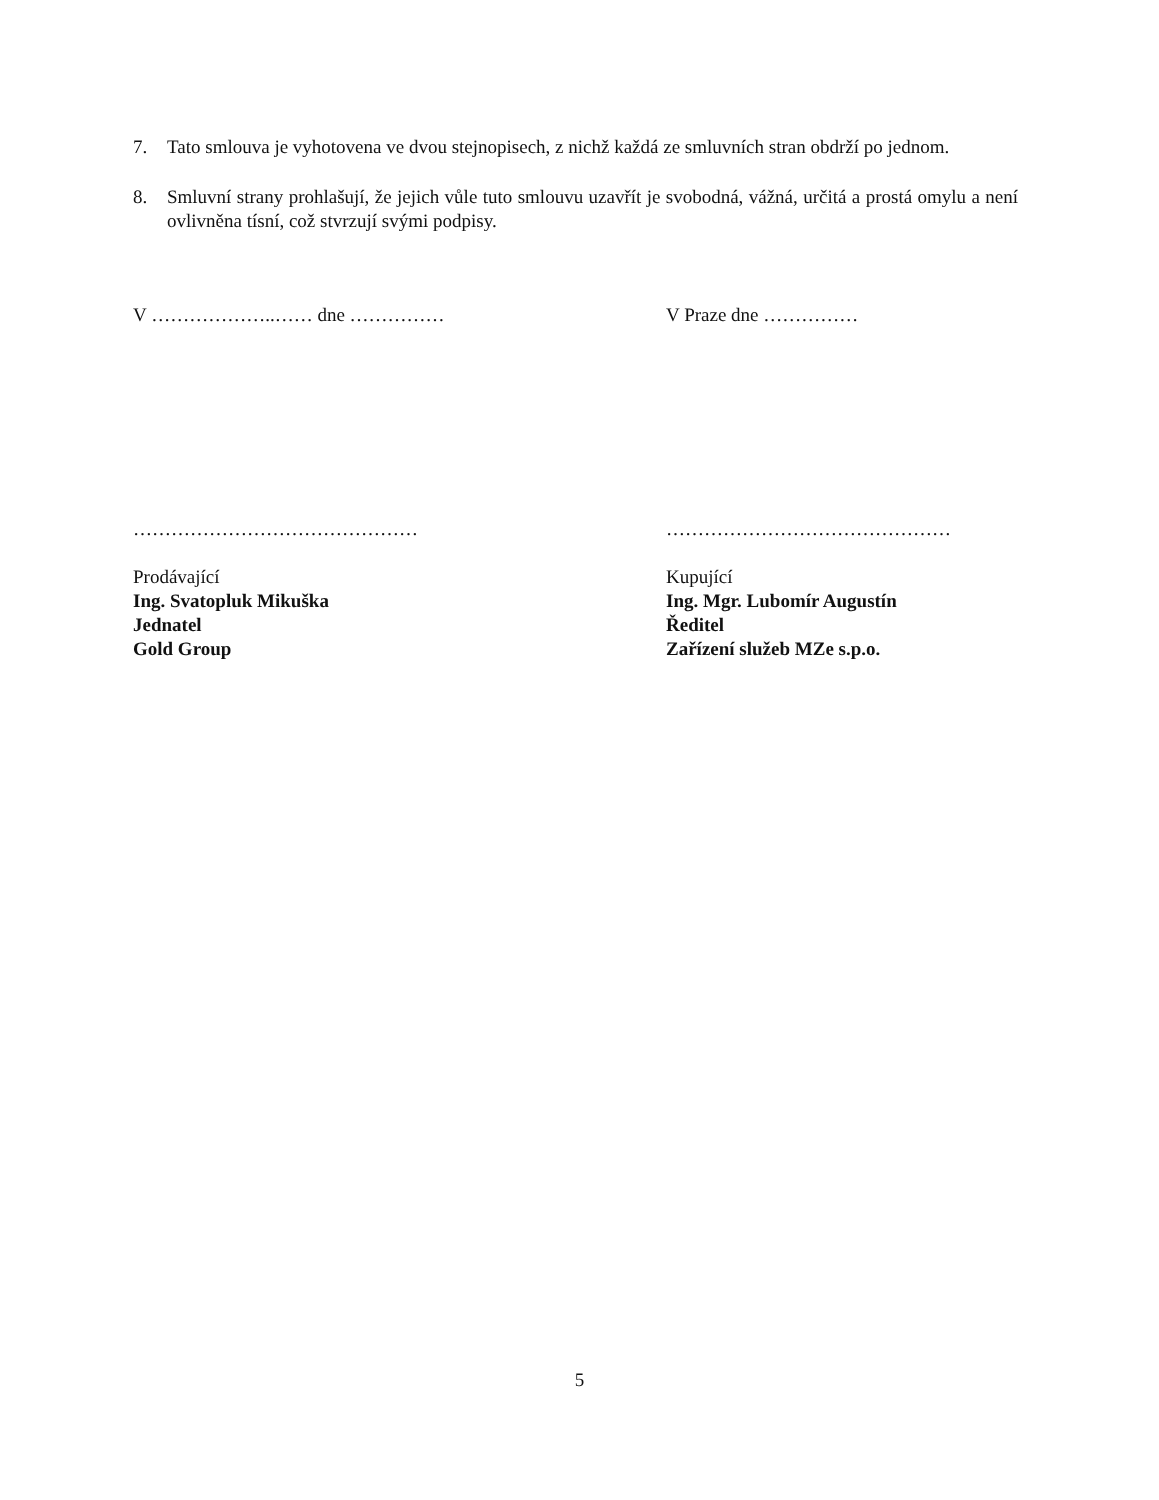7. Tato smlouva je vyhotovena ve dvou stejnopisech, z nichž každá ze smluvních stran obdrží po jednom.
8. Smluvní strany prohlašují, že jejich vůle tuto smlouvu uzavřít je svobodná, vážná, určitá a prostá omylu a není ovlivněna tísní, což stvrzují svými podpisy.
V ………………..…… dne …………… V Praze dne ……………
……………………………………… ………………………………………
Prodávající
Ing. Svatopluk Mikuška
Jednatel
Gold Group
Kupující
Ing. Mgr. Lubomír Augustín
Ředitel
Zařízení služeb MZe s.p.o.
5